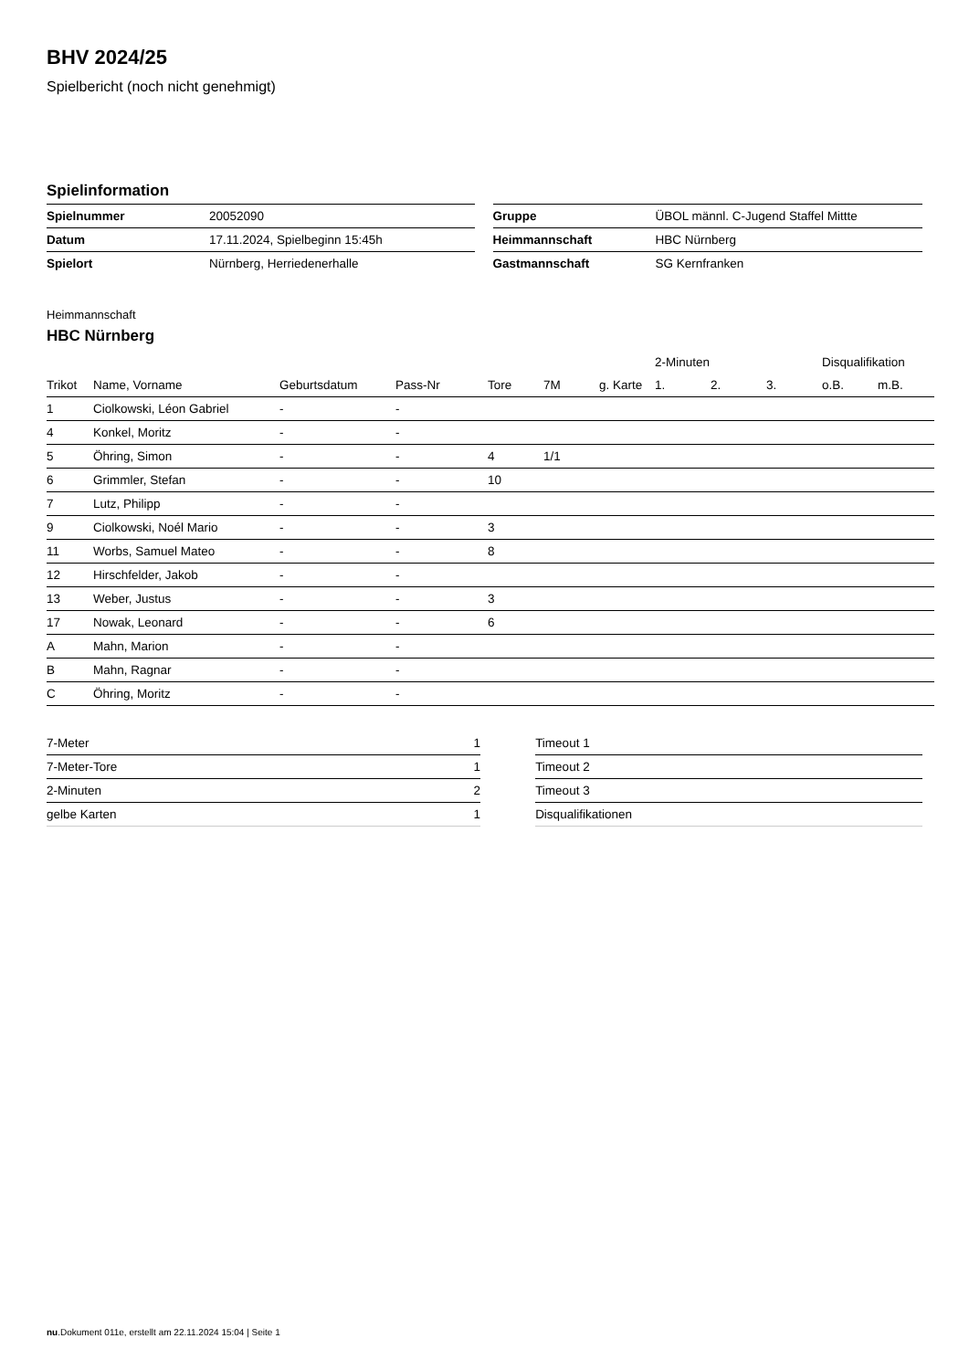BHV 2024/25
Spielbericht (noch nicht genehmigt)
Spielinformation
| Spielnummer | 20052090 |
| Datum | 17.11.2024, Spielbeginn 15:45h |
| Spielort | Nürnberg, Herriedenerhalle |
| Gruppe | ÜBOL männl. C-Jugend Staffel Mittte |
| Heimmannschaft | HBC Nürnberg |
| Gastmannschaft | SG Kernfranken |
Heimmannschaft
HBC Nürnberg
| | | | | | | | 2-Minuten | | | Disqualifikation | |
| --- | --- | --- | --- | --- | --- | --- | --- | --- | --- | --- | --- |
| Trikot | Name, Vorname | Geburtsdatum | Pass-Nr | Tore | 7M | g. Karte | 1. | 2. | 3. | o.B. | m.B. |
| 1 | Ciolkowski, Léon Gabriel | - | - | | | | | | | | |
| 4 | Konkel, Moritz | - | - | | | | | | | | |
| 5 | Öhring, Simon | - | - | 4 | 1/1 | | | | | | |
| 6 | Grimmler, Stefan | - | - | 10 | | | | | | | |
| 7 | Lutz, Philipp | - | - | | | | | | | | |
| 9 | Ciolkowski, Noél Mario | - | - | 3 | | | | | | | |
| 11 | Worbs, Samuel Mateo | - | - | 8 | | | | | | | |
| 12 | Hirschfelder, Jakob | - | - | | | | | | | | |
| 13 | Weber, Justus | - | - | 3 | | | | | | | |
| 17 | Nowak, Leonard | - | - | 6 | | | | | | | |
| A | Mahn, Marion | - | - | | | | | | | | |
| B | Mahn, Ragnar | - | - | | | | | | | | |
| C | Öhring, Moritz | - | - | | | | | | | | |
| 7-Meter | 1 |
| 7-Meter-Tore | 1 |
| 2-Minuten | 2 |
| gelbe Karten | 1 |
| Timeout 1 |
| Timeout 2 |
| Timeout 3 |
| Disqualifikationen |
nu.Dokument 011e, erstellt am 22.11.2024 15:04 | Seite 1